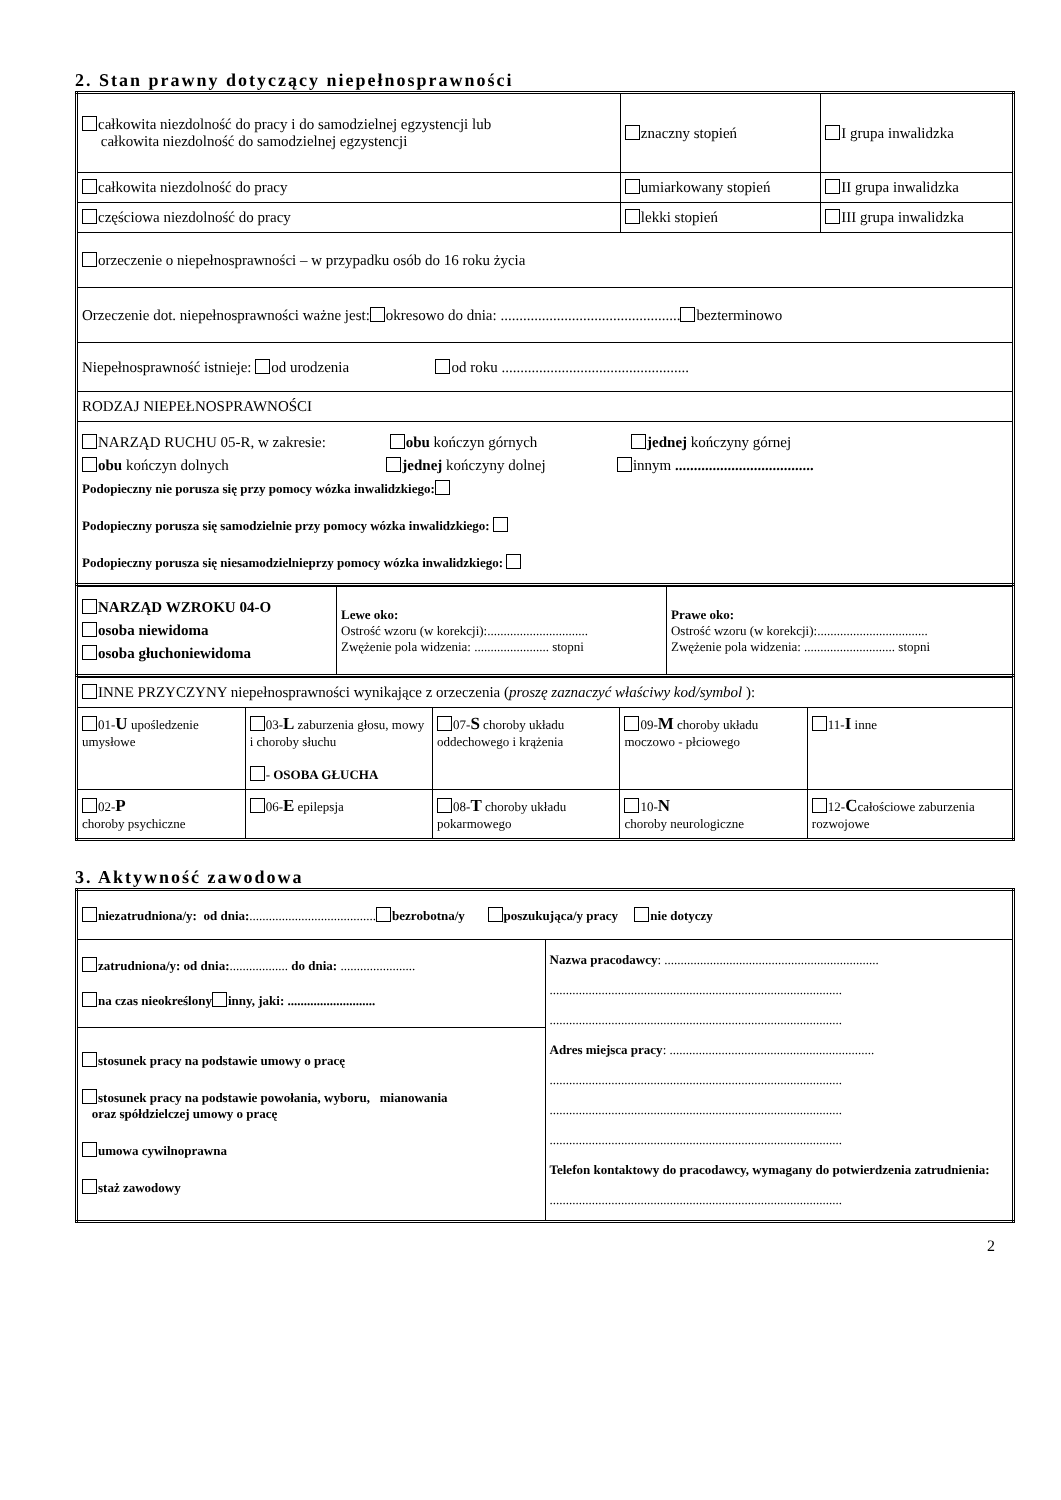2. Stan prawny dotyczący niepełnosprawności
| całkowita niezdolność do pracy i do samodzielnej egzystencji lub całkowita niezdolność do samodzielnej egzystencji | znaczny stopień | I grupa inwalidzka |
| całkowita niezdolność do pracy | umiarkowany stopień | II grupa inwalidzka |
| częściowa niezdolność do pracy | lekki stopień | III grupa inwalidzka |
| orzeczenie o niepełnosprawności – w przypadku osób do 16 roku życia | | |
| Orzeczenie dot. niepełnosprawności ważne jest: okresowo do dnia: ................................................ bezterminowo | | |
| Niepełnosprawność istnieje: od urodzenia od roku .................................................. | | |
| RODZAJ NIEPEŁNOSPRAWNOŚCI | | |
| NARZĄD RUCHU 05-R, w zakresie: obu kończyn górnych jednej kończyny górnej obu kończyn dolnych jednej kończyny dolnej innym ..................................... Podopieczny nie porusza się przy pomocy wózka inwalidzkiego: Podopieczny porusza się samodzielnie przy pomocy wózka inwalidzkiego: Podopieczny porusza się niesamodzielnieprzy pomocy wózka inwalidzkiego: | | |
| NARZĄD WZROKU 04-O osoba niewidoma osoba głuchoniewidoma | Lewe oko: Ostrość wzoru (w korekcji):............................... Zwężenie pola widzenia: ....................... stopni | Prawe oko: Ostrość wzoru (w korekcji):.................................. Zwężenie pola widzenia: ............................ stopni |
| INNE PRZYCZYNY niepełnosprawności wynikające z orzeczenia ( proszę zaznaczyć właściwy kod/symbol ): | | | | |
| 01- U upośledzenie umysłowe | 03- L zaburzenia głosu, mowy i choroby słuchu - OSOBA GŁUCHA | 07- S choroby układu oddechowego i krążenia | 09- M choroby układu moczowo - płciowego | 11- I inne |
| 02- P choroby psychiczne | 06- E epilepsja | 08- T choroby układu pokarmowego | 10- N choroby neurologiczne | 12- C całościowe zaburzenia rozwojowe |
3. Aktywność zawodowa
| niezatrudniona/y: od dnia: ....................................... bezrobotna/y poszukująca/y pracy nie dotyczy | |
| zatrudniona/y: od dnia: .................. do dnia: ....................... na czas nieokreślony inny, jaki: ........................... | Nazwa pracodawcy : .................................................................. .......................................................................................... .......................................................................................... Adres miejsca pracy : ............................................................... .......................................................................................... .......................................................................................... .......................................................................................... Telefon kontaktowy do pracodawcy, wymagany do potwierdzenia zatrudnienia: .......................................................................................... |
| stosunek pracy na podstawie umowy o pracę stosunek pracy na podstawie powołania, wyboru, mianowania oraz spółdzielczej umowy o pracę umowa cywilnoprawna staż zawodowy | |
2